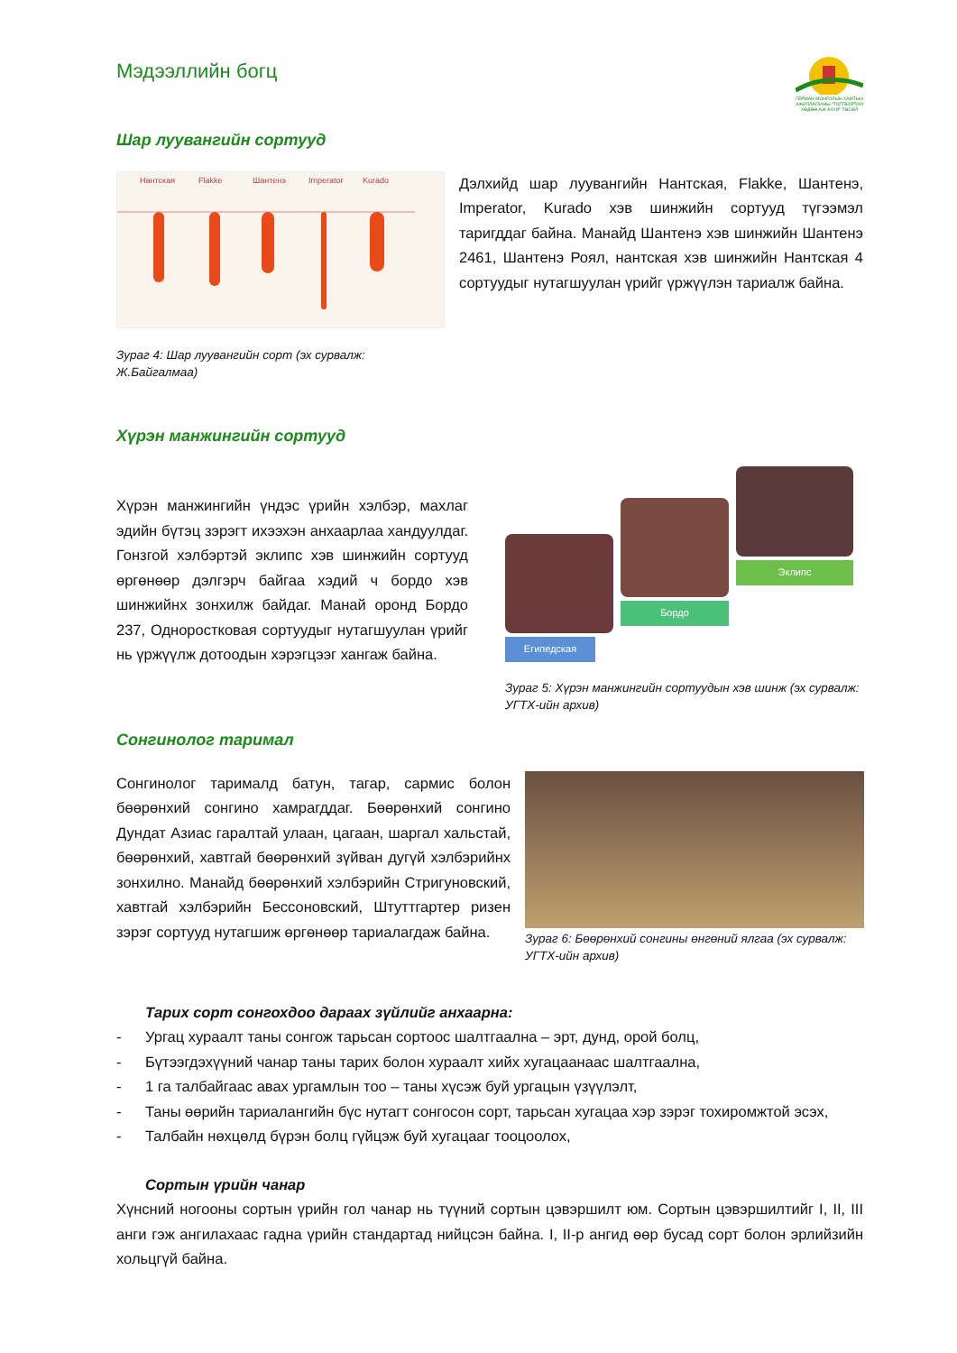Мэдээллийн богц
ГЕРМАН-МОНГОЛЫН ХАМТЫН АЖИЛЛАГААНЫ "ТОГТВОРТОЙ ХӨДӨӨ АЖ АХУЙ" ТӨСӨЛ
Шар луувангийн сортууд
Нантская
Flakke
Шантенэ
Imperator
Kurado
Зураг 4: Шар луувангийн сорт (эх сурвалж: Ж.Байгалмаа)
Дэлхийд шар луувангийн Нантская, Flakke, Шантенэ, Imperator, Kurado хэв шинжийн сортууд түгээмэл таригддаг байна. Манайд Шантенэ хэв шинжийн Шантенэ 2461, Шантенэ Роял, нантская хэв шинжийн Нантская 4 сортуудыг нутагшуулан үрийг үржүүлэн тариалж байна.
Хүрэн манжингийн сортууд
Хүрэн манжингийн үндэс үрийн хэлбэр, махлаг эдийн бүтэц зэрэгт ихээхэн анхаарлаа хандуулдаг. Гонзгой хэлбэртэй эклипс хэв шинжийн сортууд өргөнөөр дэлгэрч байгаа хэдий ч бордо хэв шинжийнх зонхилж байдаг. Манай оронд Бордо 237, Одноростковая сортуудыг нутагшуулан үрийг нь үржүүлж дотоодын хэрэгцээг хангаж байна.
Египедская
Бордо
Эклипс
Зураг 5: Хүрэн манжингийн сортуудын хэв шинж (эх сурвалж: УГТХ-ийн архив)
Сонгинолог таримал
Сонгинолог тарималд батун, тагар, сармис болон бөөрөнхий сонгино хамрагддаг. Бөөрөнхий сонгино Дундат Азиас гаралтай улаан, цагаан, шаргал хальстай, бөөрөнхий, хавтгай бөөрөнхий зүйван дугүй хэлбэрийнх зонхилно. Манайд бөөрөнхий хэлбэрийн Стригуновский, хавтгай хэлбэрийн Бессоновский, Штуттгартер ризен зэрэг сортууд нутагшиж өргөнөөр тариалагдаж байна.
Зураг 6: Бөөрөнхий сонгины өнгөний ялгаа (эх сурвалж: УГТХ-ийн архив)
Тарих сорт сонгохдоо дараах зүйлийг анхаарна:
- Ургац хураалт таны сонгож тарьсан сортоос шалтгаална – эрт, дунд, орой болц,
- Бүтээгдэхүүний чанар таны тарих болон хураалт хийх хугацаанаас шалтгаална,
- 1 га талбайгаас авах ургамлын тоо – таны хүсэж буй ургацын үзүүлэлт,
- Таны өөрийн тариалангийн бүс нутагт сонгосон сорт, тарьсан хугацаа хэр зэрэг тохиромжтой эсэх,
- Талбайн нөхцөлд бүрэн болц гүйцэж буй хугацааг тооцоолох,
Сортын үрийн чанар
Хүнсний ногооны сортын үрийн гол чанар нь түүний сортын цэвэршилт юм. Сортын цэвэршилтийг I, II, III анги гэж ангилахаас гадна үрийн стандартад нийцсэн байна. I, II-р ангид өөр бусад сорт болон эрлийзийн хольцгүй байна.